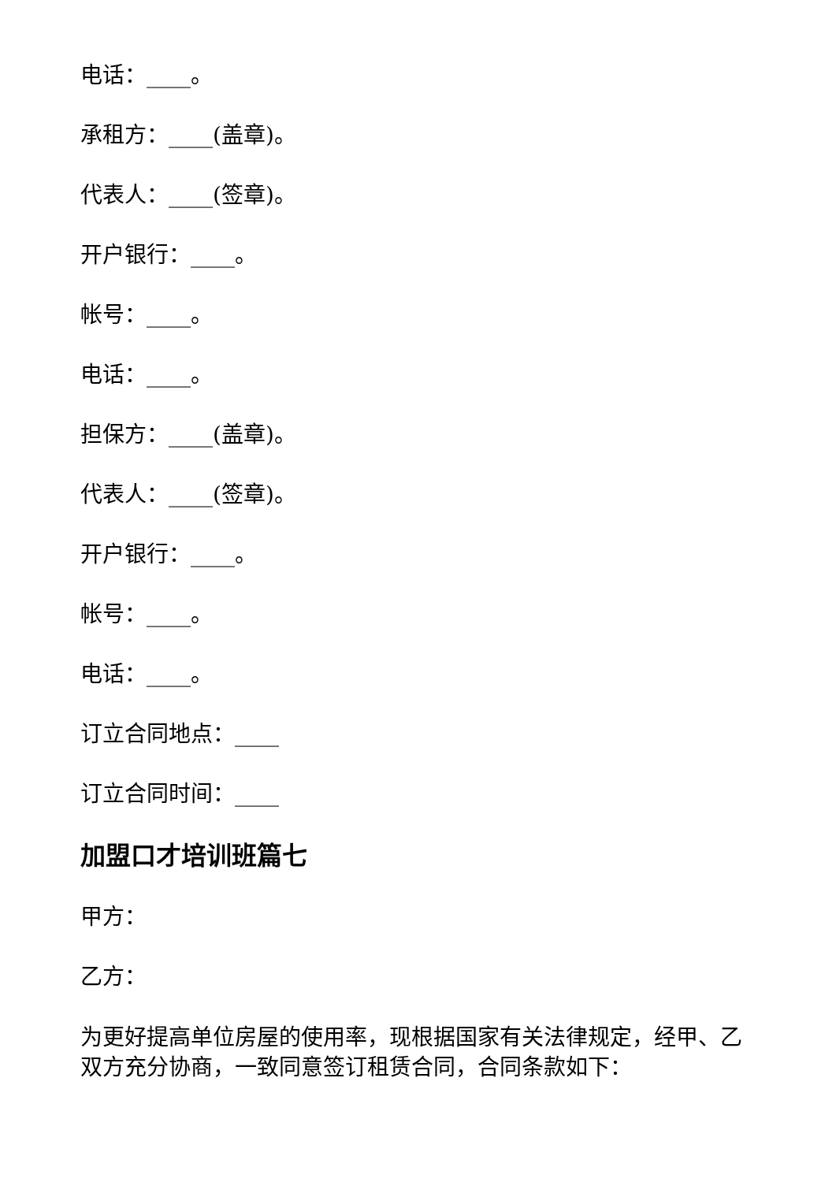电话：____。
承租方：____(盖章)。
代表人：____(签章)。
开户银行：____。
帐号：____。
电话：____。
担保方：____(盖章)。
代表人：____(签章)。
开户银行：____。
帐号：____。
电话：____。
订立合同地点：____
订立合同时间：____
加盟口才培训班篇七
甲方：
乙方：
为更好提高单位房屋的使用率，现根据国家有关法律规定，经甲、乙双方充分协商，一致同意签订租赁合同，合同条款如下：